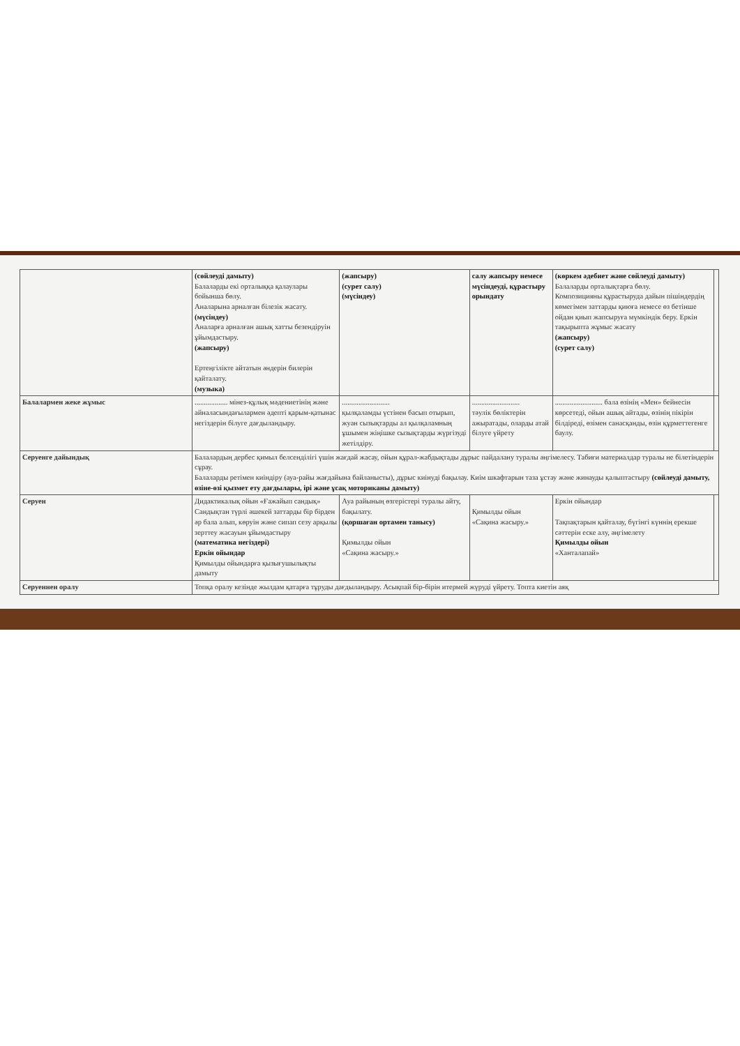| | (сөйлеуді дамыту) Балаларды екі орталыққа қалаулары бойынша бөлу. Аналарына арналған білезік жасату. (мүсіндеу) Аналарға арналған ашық хатты безендіруін ұйымдастыру. (жапсыру) Ертеңгілікте айтатын әндерін билерін қайталату. (музыка) | (жапсыру) (сурет салу) (мүсіндеу) | салу жапсыру немесе мүсіндеуді, құрастыру орындату | (көркем әдебиет және сөйлеуді дамыту) Балаларды орталықтарға бөлу. Композицияны құрастыруда дайын пішіндердің көмегімен заттарды қиюға немесе өз бетінше ойдан қиып жапсыруға мүмкіндік беру. Еркін тақырыпта жұмыс жасату (жапсыру) (сурет салу) | |
| Балалармен жеке жұмыс | .................. мінез-құлық мәдениетінің және айналасындағылармен әдепті қарым-қатынас негіздерін білуге дағдыландыру. | .......................... қылқаламды үстінен басып отырып, жуан сызықтарды ал қылқаламның ұшымен жіңішке сызықтарды жүргізуді жетілдіру. | .......................... тәулік бөліктерін ажыратады, оларды атай білуге үйрету | .......................... бала өзінің «Мен» бейнесін көрсетеді, ойын ашық айтады, өзінің пікірін білдіреді, өзімен санасқанды, өзін құрметтегенге баулу. | |
| Серуенге дайындық | Балалардың дербес қимыл белсенділігі үшін жағдай жасау, ойын құрал-жабдықтады дұрыс пайдалану туралы әңгімелесу. Табиғи материалдар туралы не білетіндерін сұрау. Балаларды ретімен киіндіру (ауа-райы жағдайына байланысты), дұрыс киінуді бақылау. Киім шкафтарын таза ұстау және жинауды қалыптастыру (сөйлеуді дамыту, өзіне-өзі қызмет ету дағдылары, ірі және ұсақ моториканы дамыту) | | | | |
| Серуен | Дидактикалық ойын «Ғажайып сандық» Сандықтан түрлі әшекей заттарды бір бірден әр бала алып, көруін және сипап сезу арқылы зерттеу жасауын ұйымдастыру (математика негіздері) Еркін ойындар Қимылды ойындарға қызығушылықты дамыту | Ауа райының өзгерістері туралы айту, бақылату. (қоршаған ортамен танысу) Қимылды ойын «Сақина жасыру.» | Қимылды ойын «Сақина жасыру.» | Еркін ойындар Тақпақтарын қайталау, бүгінгі күннің ерекше сәттерін еске алу, әңгімелету Қимылды ойын «Ханталапай» | |
| Серуеннен оралу | Топқа оралу кезінде жылдам қатарға тұруды дағдыландыру. Асықпай бір-бірін итермей жүруді үйрету. Топта киетін аяқ | | | | |